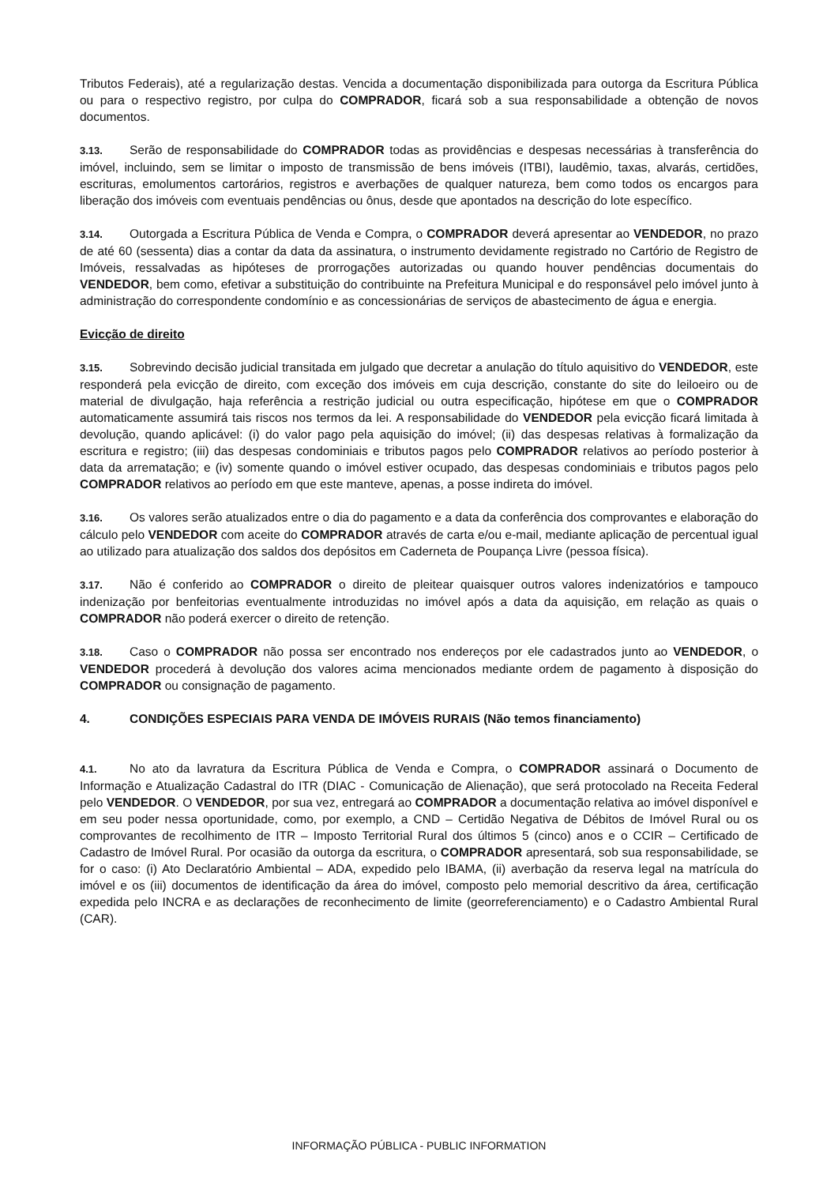Tributos Federais), até a regularização destas. Vencida a documentação disponibilizada para outorga da Escritura Pública ou para o respectivo registro, por culpa do COMPRADOR, ficará sob a sua responsabilidade a obtenção de novos documentos.
3.13. Serão de responsabilidade do COMPRADOR todas as providências e despesas necessárias à transferência do imóvel, incluindo, sem se limitar o imposto de transmissão de bens imóveis (ITBI), laudêmio, taxas, alvarás, certidões, escrituras, emolumentos cartorários, registros e averbações de qualquer natureza, bem como todos os encargos para liberação dos imóveis com eventuais pendências ou ônus, desde que apontados na descrição do lote específico.
3.14. Outorgada a Escritura Pública de Venda e Compra, o COMPRADOR deverá apresentar ao VENDEDOR, no prazo de até 60 (sessenta) dias a contar da data da assinatura, o instrumento devidamente registrado no Cartório de Registro de Imóveis, ressalvadas as hipóteses de prorrogações autorizadas ou quando houver pendências documentais do VENDEDOR, bem como, efetivar a substituição do contribuinte na Prefeitura Municipal e do responsável pelo imóvel junto à administração do correspondente condomínio e as concessionárias de serviços de abastecimento de água e energia.
Evicção de direito
3.15. Sobrevindo decisão judicial transitada em julgado que decretar a anulação do título aquisitivo do VENDEDOR, este responderá pela evicção de direito, com exceção dos imóveis em cuja descrição, constante do site do leiloeiro ou de material de divulgação, haja referência a restrição judicial ou outra especificação, hipótese em que o COMPRADOR automaticamente assumirá tais riscos nos termos da lei. A responsabilidade do VENDEDOR pela evicção ficará limitada à devolução, quando aplicável: (i) do valor pago pela aquisição do imóvel; (ii) das despesas relativas à formalização da escritura e registro; (iii) das despesas condominiais e tributos pagos pelo COMPRADOR relativos ao período posterior à data da arrematação; e (iv) somente quando o imóvel estiver ocupado, das despesas condominiais e tributos pagos pelo COMPRADOR relativos ao período em que este manteve, apenas, a posse indireta do imóvel.
3.16. Os valores serão atualizados entre o dia do pagamento e a data da conferência dos comprovantes e elaboração do cálculo pelo VENDEDOR com aceite do COMPRADOR através de carta e/ou e-mail, mediante aplicação de percentual igual ao utilizado para atualização dos saldos dos depósitos em Caderneta de Poupança Livre (pessoa física).
3.17. Não é conferido ao COMPRADOR o direito de pleitear quaisquer outros valores indenizatórios e tampouco indenização por benfeitorias eventualmente introduzidas no imóvel após a data da aquisição, em relação as quais o COMPRADOR não poderá exercer o direito de retenção.
3.18. Caso o COMPRADOR não possa ser encontrado nos endereços por ele cadastrados junto ao VENDEDOR, o VENDEDOR procederá à devolução dos valores acima mencionados mediante ordem de pagamento à disposição do COMPRADOR ou consignação de pagamento.
4. CONDIÇÕES ESPECIAIS PARA VENDA DE IMÓVEIS RURAIS (Não temos financiamento)
4.1. No ato da lavratura da Escritura Pública de Venda e Compra, o COMPRADOR assinará o Documento de Informação e Atualização Cadastral do ITR (DIAC - Comunicação de Alienação), que será protocolado na Receita Federal pelo VENDEDOR. O VENDEDOR, por sua vez, entregará ao COMPRADOR a documentação relativa ao imóvel disponível e em seu poder nessa oportunidade, como, por exemplo, a CND – Certidão Negativa de Débitos de Imóvel Rural ou os comprovantes de recolhimento de ITR – Imposto Territorial Rural dos últimos 5 (cinco) anos e o CCIR – Certificado de Cadastro de Imóvel Rural. Por ocasião da outorga da escritura, o COMPRADOR apresentará, sob sua responsabilidade, se for o caso: (i) Ato Declaratório Ambiental – ADA, expedido pelo IBAMA, (ii) averbação da reserva legal na matrícula do imóvel e os (iii) documentos de identificação da área do imóvel, composto pelo memorial descritivo da área, certificação expedida pelo INCRA e as declarações de reconhecimento de limite (georreferenciamento) e o Cadastro Ambiental Rural (CAR).
INFORMAÇÃO PÚBLICA - PUBLIC INFORMATION